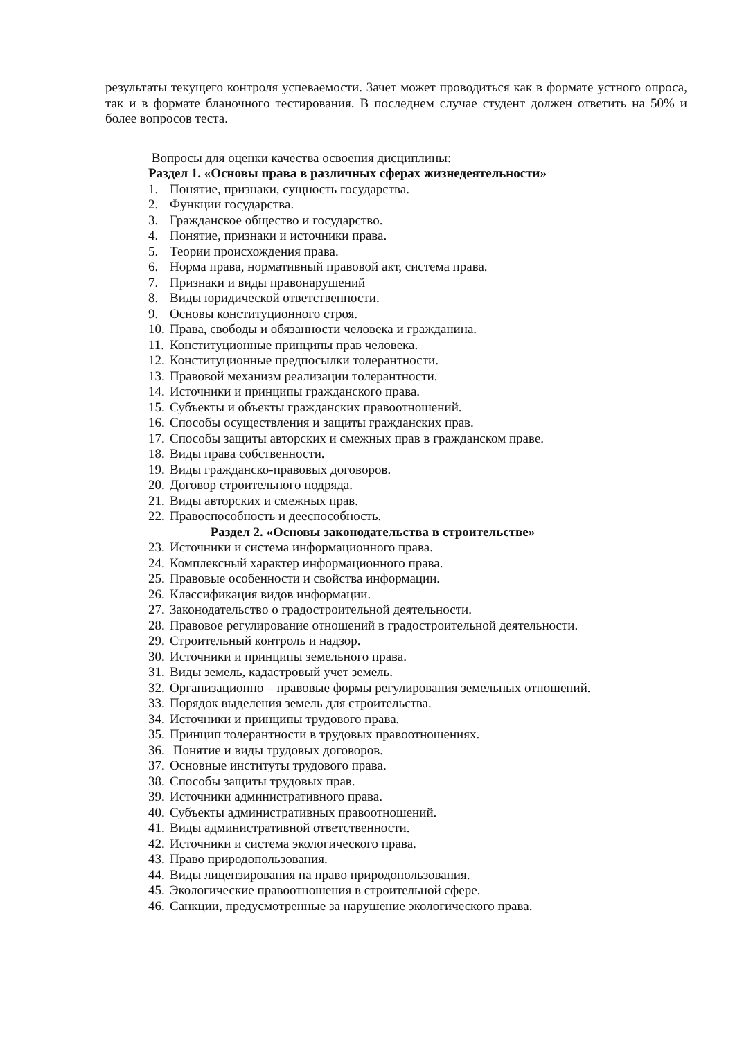результаты текущего контроля успеваемости. Зачет может проводиться как в формате устного опроса, так и в формате бланочного тестирования. В последнем случае студент должен ответить на 50% и более вопросов теста.
Вопросы для оценки качества освоения дисциплины:
Раздел 1. «Основы права в различных сферах жизнедеятельности»
1. Понятие, признаки, сущность государства.
2. Функции государства.
3. Гражданское общество и государство.
4. Понятие, признаки и источники права.
5. Теории происхождения права.
6. Норма права, нормативный правовой акт, система права.
7. Признаки и виды правонарушений
8. Виды юридической ответственности.
9. Основы конституционного строя.
10. Права, свободы и обязанности человека и гражданина.
11. Конституционные принципы прав человека.
12. Конституционные предпосылки толерантности.
13. Правовой механизм реализации толерантности.
14. Источники и принципы гражданского права.
15. Субъекты и объекты гражданских правоотношений.
16. Способы осуществления и защиты гражданских прав.
17. Способы защиты авторских и смежных прав в гражданском праве.
18. Виды права собственности.
19. Виды гражданско-правовых договоров.
20. Договор строительного подряда.
21. Виды авторских и смежных прав.
22. Правоспособность и дееспособность.
Раздел 2. «Основы законодательства в строительстве»
23. Источники и система информационного права.
24. Комплексный характер информационного права.
25. Правовые особенности и свойства информации.
26. Классификация видов информации.
27. Законодательство о градостроительной деятельности.
28. Правовое регулирование отношений в градостроительной деятельности.
29. Строительный контроль и надзор.
30. Источники и принципы земельного права.
31. Виды земель, кадастровый учет земель.
32. Организационно – правовые формы регулирования земельных отношений.
33. Порядок выделения земель для строительства.
34. Источники и принципы трудового права.
35. Принцип толерантности в трудовых правоотношениях.
36. Понятие и виды трудовых договоров.
37. Основные институты трудового права.
38. Способы защиты трудовых прав.
39. Источники административного права.
40. Субъекты административных правоотношений.
41. Виды административной ответственности.
42. Источники и система экологического права.
43. Право природопользования.
44. Виды лицензирования на право природопользования.
45. Экологические правоотношения в строительной сфере.
46. Санкции, предусмотренные за нарушение экологического права.